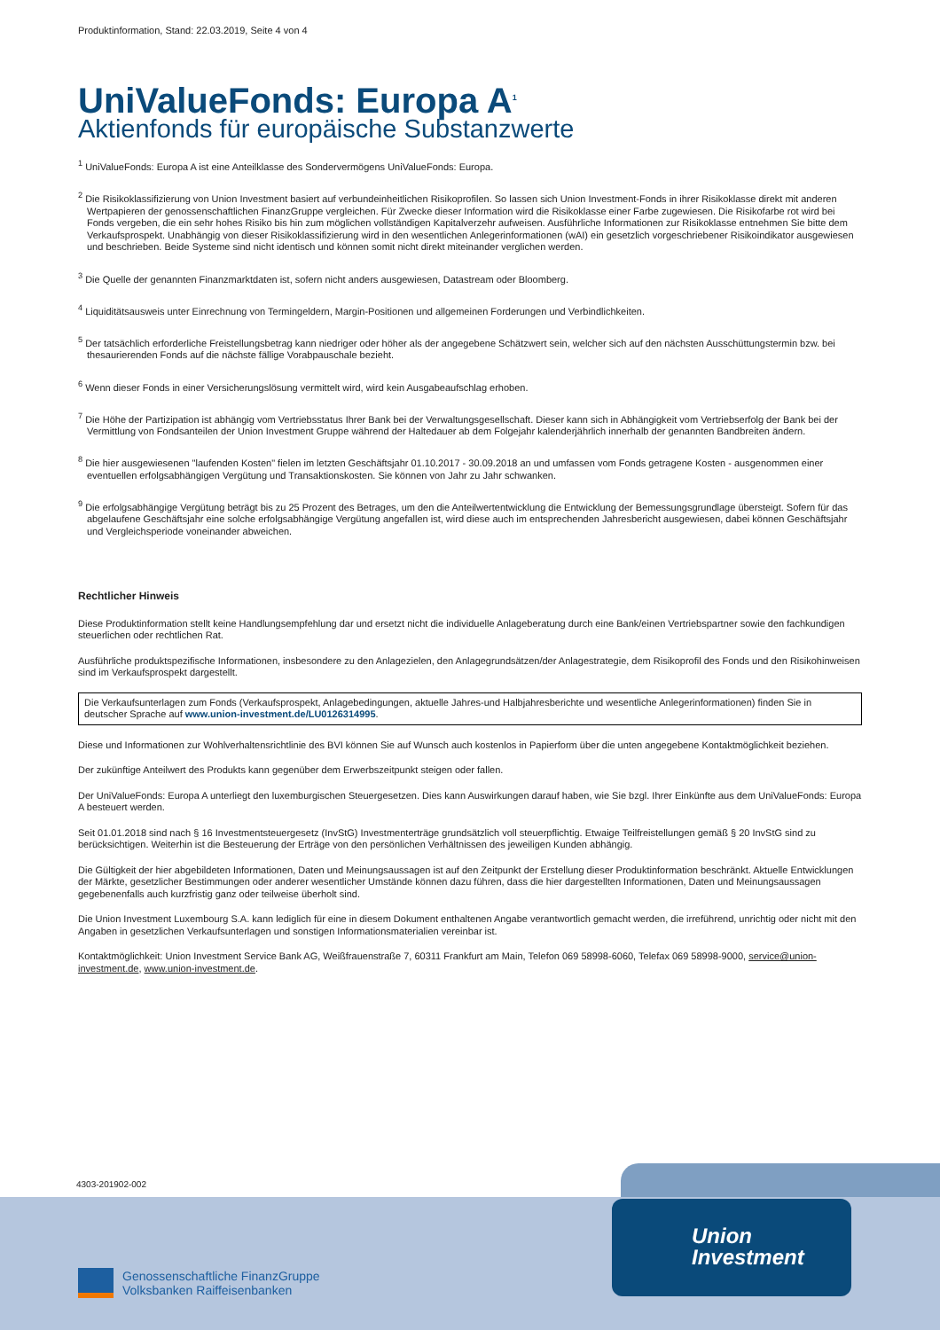Produktinformation, Stand: 22.03.2019, Seite 4 von 4
UniValueFonds: Europa A<sup>1</sup>
Aktienfonds für europäische Substanzwerte
<sup>1</sup> UniValueFonds: Europa A ist eine Anteilklasse des Sondervermögens UniValueFonds: Europa.
<sup>2</sup> Die Risikoklassifizierung von Union Investment basiert auf verbundeinheitlichen Risikoprofilen. So lassen sich Union Investment-Fonds in ihrer Risikoklasse direkt mit anderen Wertpapieren der genossenschaftlichen FinanzGruppe vergleichen. Für Zwecke dieser Information wird die Risikoklasse einer Farbe zugewiesen. Die Risikofarbe rot wird bei Fonds vergeben, die ein sehr hohes Risiko bis hin zum möglichen vollständigen Kapitalverzehr aufweisen. Ausführliche Informationen zur Risikoklasse entnehmen Sie bitte dem Verkaufsprospekt. Unabhängig von dieser Risikoklassifizierung wird in den wesentlichen Anlegerinformationen (wAI) ein gesetzlich vorgeschriebener Risikoindikator ausgewiesen und beschrieben. Beide Systeme sind nicht identisch und können somit nicht direkt miteinander verglichen werden.
<sup>3</sup> Die Quelle der genannten Finanzmarktdaten ist, sofern nicht anders ausgewiesen, Datastream oder Bloomberg.
<sup>4</sup> Liquiditätsausweis unter Einrechnung von Termingeldern, Margin-Positionen und allgemeinen Forderungen und Verbindlichkeiten.
<sup>5</sup> Der tatsächlich erforderliche Freistellungsbetrag kann niedriger oder höher als der angegebene Schätzwert sein, welcher sich auf den nächsten Ausschüttungstermin bzw. bei thesaurierenden Fonds auf die nächste fällige Vorabpauschale bezieht.
<sup>6</sup> Wenn dieser Fonds in einer Versicherungslösung vermittelt wird, wird kein Ausgabeaufschlag erhoben.
<sup>7</sup> Die Höhe der Partizipation ist abhängig vom Vertriebsstatus Ihrer Bank bei der Verwaltungsgesellschaft. Dieser kann sich in Abhängigkeit vom Vertriebserfolg der Bank bei der Vermittlung von Fondsanteilen der Union Investment Gruppe während der Haltedauer ab dem Folgejahr kalenderjährlich innerhalb der genannten Bandbreiten ändern.
<sup>8</sup> Die hier ausgewiesenen "laufenden Kosten" fielen im letzten Geschäftsjahr 01.10.2017 - 30.09.2018 an und umfassen vom Fonds getragene Kosten - ausgenommen einer eventuellen erfolgsabhängigen Vergütung und Transaktionskosten. Sie können von Jahr zu Jahr schwanken.
<sup>9</sup> Die erfolgsabhängige Vergütung beträgt bis zu 25 Prozent des Betrages, um den die Anteilwertentwicklung die Entwicklung der Bemessungsgrundlage übersteigt. Sofern für das abgelaufene Geschäftsjahr eine solche erfolgsabhängige Vergütung angefallen ist, wird diese auch im entsprechenden Jahresbericht ausgewiesen, dabei können Geschäftsjahr und Vergleichsperiode voneinander abweichen.
Rechtlicher Hinweis
Diese Produktinformation stellt keine Handlungsempfehlung dar und ersetzt nicht die individuelle Anlageberatung durch eine Bank/einen Vertriebspartner sowie den fachkundigen steuerlichen oder rechtlichen Rat.
Ausführliche produktspezifische Informationen, insbesondere zu den Anlagezielen, den Anlagegrundsätzen/der Anlagestrategie, dem Risikoprofil des Fonds und den Risikohinweisen sind im Verkaufsprospekt dargestellt.
Die Verkaufsunterlagen zum Fonds (Verkaufsprospekt, Anlagebedingungen, aktuelle Jahres-und Halbjahresberichte und wesentliche Anlegerinformationen) finden Sie in deutscher Sprache auf www.union-investment.de/LU0126314995.
Diese und Informationen zur Wohlverhaltensrichtlinie des BVI können Sie auf Wunsch auch kostenlos in Papierform über die unten angegebene Kontaktmöglichkeit beziehen.
Der zukünftige Anteilwert des Produkts kann gegenüber dem Erwerbszeitpunkt steigen oder fallen.
Der UniValueFonds: Europa A unterliegt den luxemburgischen Steuergesetzen. Dies kann Auswirkungen darauf haben, wie Sie bzgl. Ihrer Einkünfte aus dem UniValueFonds: Europa A besteuert werden.
Seit 01.01.2018 sind nach § 16 Investmentsteuergesetz (InvStG) Investmenterträge grundsätzlich voll steuerpflichtig. Etwaige Teilfreistellungen gemäß § 20 InvStG sind zu berücksichtigen. Weiterhin ist die Besteuerung der Erträge von den persönlichen Verhältnissen des jeweiligen Kunden abhängig.
Die Gültigkeit der hier abgebildeten Informationen, Daten und Meinungsaussagen ist auf den Zeitpunkt der Erstellung dieser Produktinformation beschränkt. Aktuelle Entwicklungen der Märkte, gesetzlicher Bestimmungen oder anderer wesentlicher Umstände können dazu führen, dass die hier dargestellten Informationen, Daten und Meinungsaussagen gegebenenfalls auch kurzfristig ganz oder teilweise überholt sind.
Die Union Investment Luxembourg S.A. kann lediglich für eine in diesem Dokument enthaltenen Angabe verantwortlich gemacht werden, die irreführend, unrichtig oder nicht mit den Angaben in gesetzlichen Verkaufsunterlagen und sonstigen Informationsmaterialien vereinbar ist.
Kontaktmöglichkeit: Union Investment Service Bank AG, Weißfrauenstraße 7, 60311 Frankfurt am Main, Telefon 069 58998-6060, Telefax 069 58998-9000, service@union-investment.de, www.union-investment.de.
4303-201902-002
Genossenschaftliche FinanzGruppe
Volksbanken Raiffeisenbanken
Union
Investment